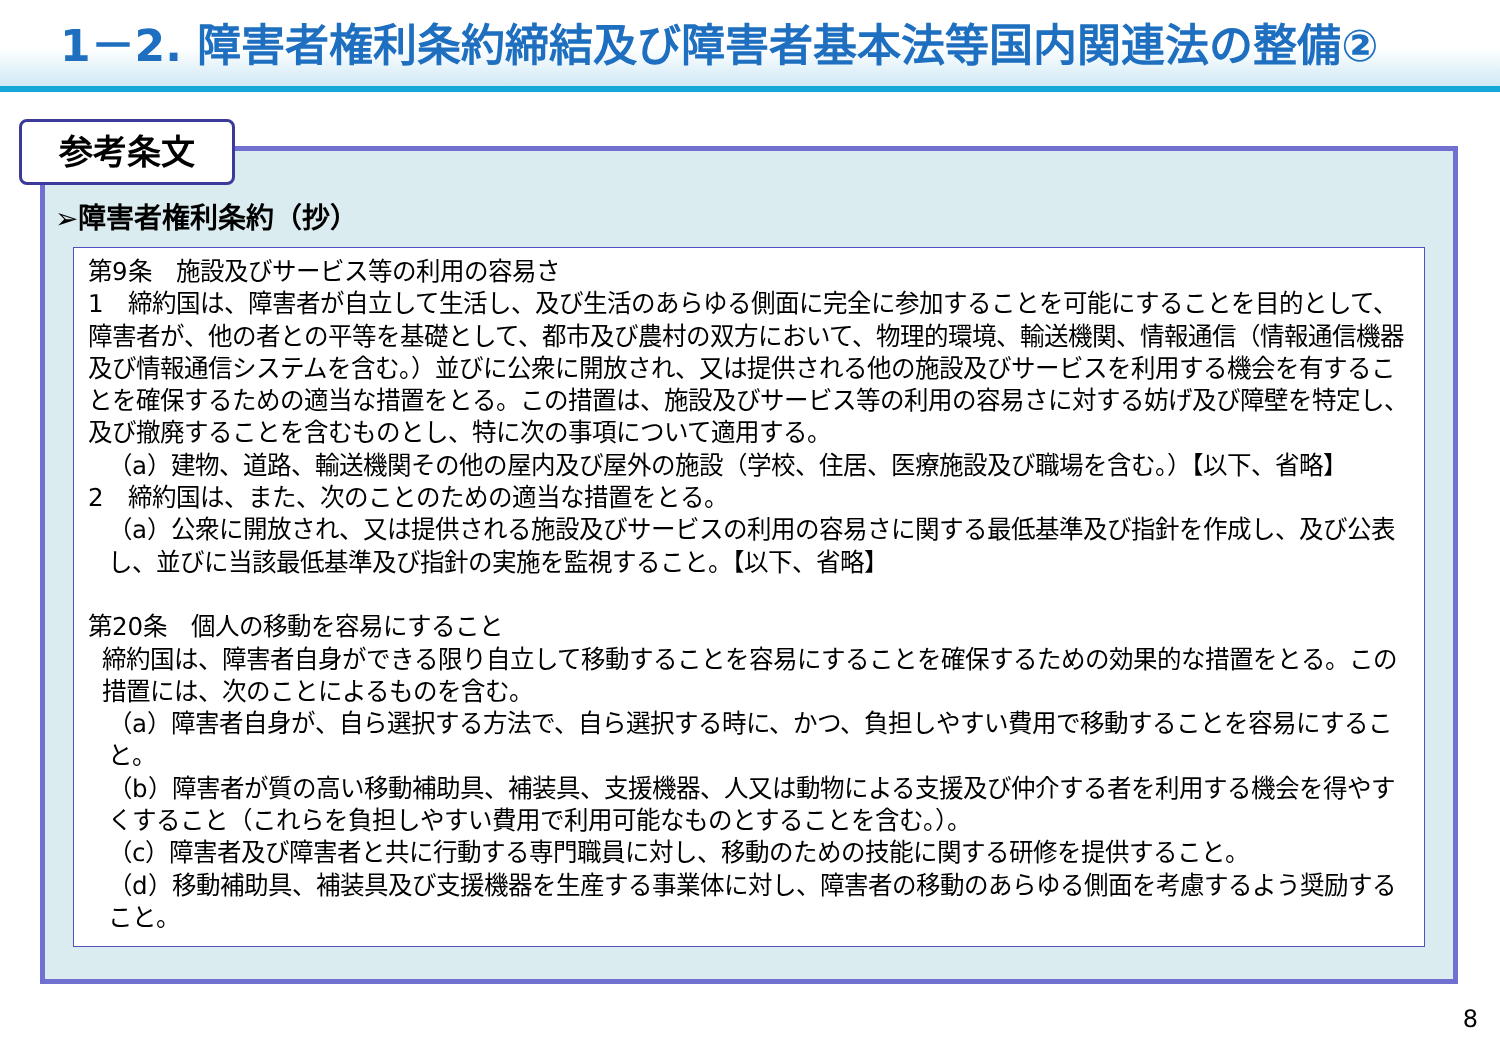1－2. 障害者権利条約締結及び障害者基本法等国内関連法の整備②
参考条文
➢障害者権利条約（抄）
第9条　施設及びサービス等の利用の容易さ
1　締約国は、障害者が自立して生活し、及び生活のあらゆる側面に完全に参加することを可能にすることを目的として、障害者が、他の者との平等を基礎として、都市及び農村の双方において、物理的環境、輸送機関、情報通信（情報通信機器及び情報通信システムを含む。）並びに公衆に開放され、又は提供される他の施設及びサービスを利用する機会を有することを確保するための適当な措置をとる。この措置は、施設及びサービス等の利用の容易さに対する妨げ及び障壁を特定し、及び撤廃することを含むものとし、特に次の事項について適用する。
（a）建物、道路、輸送機関その他の屋内及び屋外の施設（学校、住居、医療施設及び職場を含む。）【以下、省略】
2　締約国は、また、次のことのための適当な措置をとる。
（a）公衆に開放され、又は提供される施設及びサービスの利用の容易さに関する最低基準及び指針を作成し、及び公表し、並びに当該最低基準及び指針の実施を監視すること。【以下、省略】
第20条　個人の移動を容易にすること
締約国は、障害者自身ができる限り自立して移動することを容易にすることを確保するための効果的な措置をとる。この措置には、次のことによるものを含む。
（a）障害者自身が、自ら選択する方法で、自ら選択する時に、かつ、負担しやすい費用で移動することを容易にすること。
（b）障害者が質の高い移動補助具、補装具、支援機器、人又は動物による支援及び仲介する者を利用する機会を得やすくすること（これらを負担しやすい費用で利用可能なものとすることを含む。）。
（c）障害者及び障害者と共に行動する専門職員に対し、移動のための技能に関する研修を提供すること。
（d）移動補助具、補装具及び支援機器を生産する事業体に対し、障害者の移動のあらゆる側面を考慮するよう奨励すること。
8